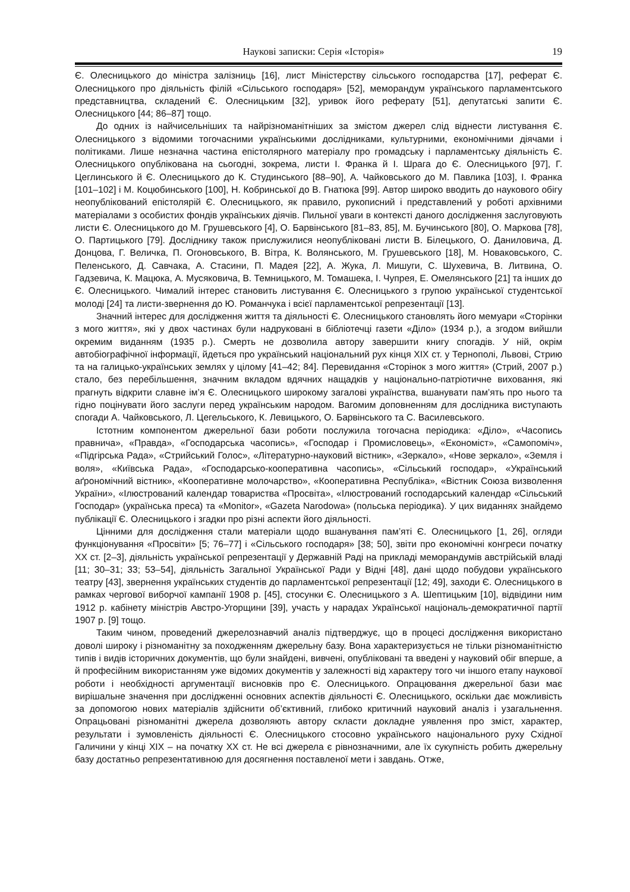Наукові записки: Серія «Історія» 19
Є. Олесницького до міністра залізниць [16], лист Міністерству сільського господарства [17], реферат Є. Олесницького про діяльність філій «Сільського господаря» [52], меморандум українського парламентського представництва, складений Є. Олесницьким [32], уривок його реферату [51], депутатські запити Є. Олесницького [44; 86–87] тощо.
До одних із найчисельніших та найрізноманітніших за змістом джерел слід віднести листування Є. Олесницького з відомими тогочасними українськими дослідниками, культурними, економічними діячами і політиками. Лише незначна частина епістолярного матеріалу про громадську і парламентську діяльність Є. Олесницького опублікована на сьогодні, зокрема, листи І. Франка й І. Шрага до Є. Олесницького [97], Г. Цеглинського й Є. Олесницького до К. Студинського [88–90], А. Чайковського до М. Павлика [103], І. Франка [101–102] і М. Коцюбинського [100], Н. Кобринської до В. Гнатюка [99]. Автор широко вводить до наукового обігу неопублікований епістолярій Є. Олесницького, як правило, рукописний і представлений у роботі архівними матеріалами з особистих фондів українських діячів. Пильної уваги в контексті даного дослідження заслуговують листи Є. Олесницького до М. Грушевського [4], О. Барвінського [81–83, 85], М. Бучинського [80], О. Маркова [78], О. Партицького [79]. Досліднику також прислужилися неопубліковані листи В. Білецького, О. Даниловича, Д. Донцова, Г. Величка, П. Огоновського, В. Вітра, К. Волянського, М. Грушевського [18], М. Новаковського, С. Пеленського, Д. Савчака, А. Стасини, П. Мадея [22], А. Жука, Л. Мишуги, С. Шухевича, В. Литвина, О. Гадзевича, К. Мацюка, А. Мусяковича, В. Темницького, М. Томашека, І. Чупрея, Е. Омелянського [21] та інших до Є. Олесницького. Чималий інтерес становить листування Є. Олесницького з групою української студентської молоді [24] та листи-звернення до Ю. Романчука і всієї парламентської репрезентації [13].
Значний інтерес для дослідження життя та діяльності Є. Олесницького становлять його мемуари «Сторінки з мого життя», які у двох частинах були надруковані в бібліотечці газети «Діло» (1934 р.), а згодом вийшли окремим виданням (1935 р.). Смерть не дозволила автору завершити книгу спогадів. У ній, окрім автобіографічної інформації, йдеться про український національний рух кінця XIX ст. у Тернополі, Львові, Стрию та на галицько-українських землях у цілому [41–42; 84]. Перевидання «Сторінок з мого життя» (Стрий, 2007 р.) стало, без перебільшення, значним вкладом вдячних нащадків у національно-патріотичне виховання, які прагнуть відкрити славне ім’я Є. Олесницького широкому загалові українства, вшанувати пам’ять про нього та гідно поцінувати його заслуги перед українським народом. Вагомим доповненням для дослідника виступають спогади А. Чайковського, Л. Цегельського, К. Левицького, О. Барвінського та С. Василевського.
Істотним компонентом джерельної бази роботи послужила тогочасна періодика: «Діло», «Часопись правнича», «Правда», «Господарська часопись», «Господар і Промисловець», «Економіст», «Самопоміч», «Підгірська Рада», «Стрийський Голос», «Літературно-науковий вістник», «Зеркало», «Нове зеркало», «Земля і воля», «Київська Рада», «Господарсько-кооперативна часопись», «Сільський господар», «Український аґрономічний вістник», «Кооперативне молочарство», «Кооперативна Республіка», «Вістник Союза визволення України», «Ілюстрований календар товариства «Просвіта», «Ілюстрований господарський календар «Сільський Господар» (українська преса) та «Monitor», «Gazeta Narodowa» (польська періодика). У цих виданнях знайдемо публікації Є. Олесницького і згадки про різні аспекти його діяльності.
Цінними для дослідження стали матеріали щодо вшанування пам’яті Є. Олесницького [1, 26], огляди функціонування «Просвіти» [5; 76–77] і «Сільського господаря» [38; 50], звіти про економічні конгреси початку XX ст. [2–3], діяльність української репрезентації у Державній Раді на прикладі меморандумів австрійській владі [11; 30–31; 33; 53–54], діяльність Загальної Української Ради у Відні [48], дані щодо побудови українського театру [43], звернення українських студентів до парламентської репрезентації [12; 49], заходи Є. Олесницького в рамках чергової виборчої кампанії 1908 р. [45], стосунки Є. Олесницького з А. Шептицьким [10], відвідини ним 1912 р. кабінету міністрів Австро-Угорщини [39], участь у нарадах Української національ-демократичної партії 1907 р. [9] тощо.
Таким чином, проведений джерелознавчий аналіз підтверджує, що в процесі дослідження використано доволі широку і різноманітну за походженням джерельну базу. Вона характеризується не тільки різноманітністю типів і видів історичних документів, що були знайдені, вивчені, опубліковані та введені у науковий обіг вперше, а й професійним використанням уже відомих документів у залежності від характеру того чи іншого етапу наукової роботи і необхідності аргументації висновків про Є. Олесницького. Опрацювання джерельної бази має вирішальне значення при дослідженні основних аспектів діяльності Є. Олесницького, оскільки дає можливість за допомогою нових матеріалів здійснити об’єктивний, глибоко критичний науковий аналіз і узагальнення. Опрацьовані різноманітні джерела дозволяють автору скласти докладне уявлення про зміст, характер, результати і зумовленість діяльності Є. Олесницького стосовно українського національного руху Східної Галичини у кінці XIX – на початку XX ст. Не всі джерела є рівнозначними, але їх сукупність робить джерельну базу достатньо репрезентативною для досягнення поставленої мети і завдань. Отже,